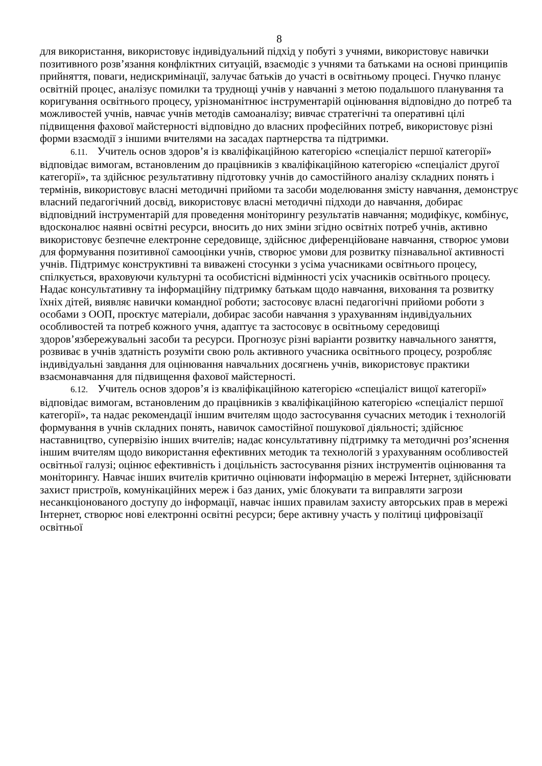8
для використання, використовує індивідуальний підхід у побуті з учнями, використовує навички позитивного розв’язання конфліктних ситуацій, взаємодіє з учнями та батьками на основі принципів прийняття, поваги, недискримінації, залучає батьків до участі в освітньому процесі. Гнучко планує освітній процес, аналізує помилки та труднощі учнів у навчанні з метою подальшого планування та коригування освітнього процесу, урізноманітнює інструментарій оцінювання відповідно до потреб та можливостей учнів, навчає учнів методів самоаналізу; вивчає стратегічні та оперативні цілі підвищення фахової майстерності відповідно до власних професійних потреб, використовує різні форми взаємодії з іншими вчителями на засадах партнерства та підтримки.
6.11. Учитель основ здоров’я із кваліфікаційною категорією «спеціаліст першої категорії» відповідає вимогам, встановленим до працівників з кваліфікаційною категорією «спеціаліст другої категорії», та здійснює результативну підготовку учнів до самостійного аналізу складних понять і термінів, використовує власні методичні прийоми та засоби моделювання змісту навчання, демонструє власний педагогічний досвід, використовує власні методичні підходи до навчання, добирає відповідний інструментарій для проведення моніторингу результатів навчання; модифікує, комбінує, вдосконалює наявні освітні ресурси, вносить до них зміни згідно освітніх потреб учнів, активно використовує безпечне електронне середовище, здійснює диференційоване навчання, створює умови для формування позитивної самооцінки учнів, створює умови для розвитку пізнавальної активності учнів. Підтримує конструктивні та виважені стосунки з усіма учасниками освітнього процесу, спілкується, враховуючи культурні та особистісні відмінності усіх учасників освітнього процесу. Надає консультативну та інформаційну підтримку батькам щодо навчання, виховання та розвитку їхніх дітей, виявляє навички командної роботи; застосовує власні педагогічні прийоми роботи з особами з ООП, проєктує матеріали, добирає засоби навчання з урахуванням індивідуальних особливостей та потреб кожного учня, адаптує та застосовує в освітньому середовищі здоров’язбережувальні засоби та ресурси. Прогнозує різні варіанти розвитку навчального заняття, розвиває в учнів здатність розуміти свою роль активного учасника освітнього процесу, розробляє індивідуальні завдання для оцінювання навчальних досягнень учнів, використовує практики взаємонавчання для підвищення фахової майстерності.
6.12. Учитель основ здоров’я із кваліфікаційною категорією «спеціаліст вищої категорії» відповідає вимогам, встановленим до працівників з кваліфікаційною категорією «спеціаліст першої категорії», та надає рекомендації іншим вчителям щодо застосування сучасних методик і технологій формування в учнів складних понять, навичок самостійної пошукової діяльності; здійснює наставництво, супервізію інших вчителів; надає консультативну підтримку та методичні роз’яснення іншим вчителям щодо використання ефективних методик та технологій з урахуванням особливостей освітньої галузі; оцінює ефективність і доцільність застосування різних інструментів оцінювання та моніторингу. Навчає інших вчителів критично оцінювати інформацію в мережі Інтернет, здійснювати захист пристроїв, комунікаційних мереж і баз даних, уміє блокувати та виправляти загрози несанкціонованого доступу до інформації, навчає інших правилам захисту авторських прав в мережі Інтернет, створює нові електронні освітні ресурси; бере активну участь у політиці цифровізації освітньої